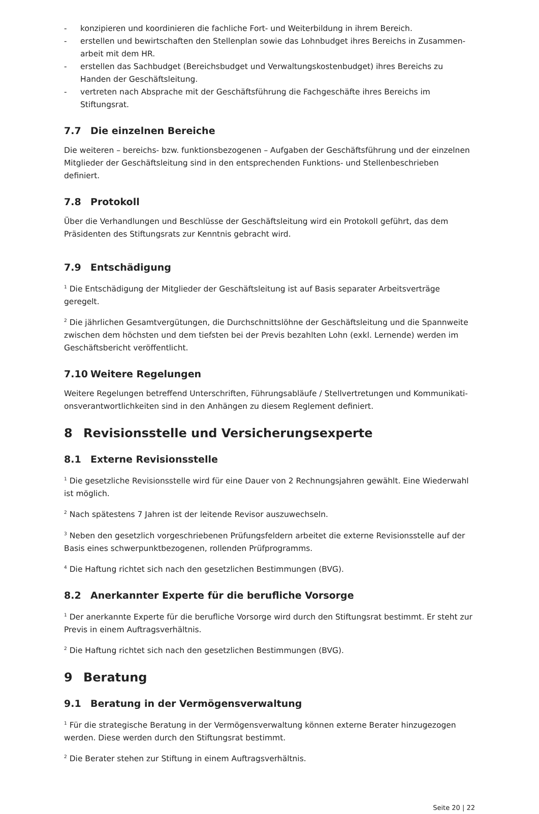- konzipieren und koordinieren die fachliche Fort- und Weiterbildung in ihrem Bereich.
- erstellen und bewirtschaften den Stellenplan sowie das Lohnbudget ihres Bereichs in Zusammen-arbeit mit dem HR.
- erstellen das Sachbudget (Bereichsbudget und Verwaltungskostenbudget) ihres Bereichs zu Handen der Geschäftsleitung.
- vertreten nach Absprache mit der Geschäftsführung die Fachgeschäfte ihres Bereichs im Stiftungsrat.
7.7 Die einzelnen Bereiche
Die weiteren – bereichs- bzw. funktionsbezogenen – Aufgaben der Geschäftsführung und der einzelnen Mitglieder der Geschäftsleitung sind in den entsprechenden Funktions- und Stellenbeschrieben definiert.
7.8 Protokoll
Über die Verhandlungen und Beschlüsse der Geschäftsleitung wird ein Protokoll geführt, das dem Präsidenten des Stiftungsrats zur Kenntnis gebracht wird.
7.9 Entschädigung
<sup>1</sup> Die Entschädigung der Mitglieder der Geschäftsleitung ist auf Basis separater Arbeitsverträge geregelt.
<sup>2</sup> Die jährlichen Gesamtvergütungen, die Durchschnittslöhne der Geschäftsleitung und die Spannweite zwischen dem höchsten und dem tiefsten bei der Previs bezahlten Lohn (exkl. Lernende) werden im Geschäftsbericht veröffentlicht.
7.10 Weitere Regelungen
Weitere Regelungen betreffend Unterschriften, Führungsabläufe / Stellvertretungen und Kommunikati-onsverantwortlichkeiten sind in den Anhängen zu diesem Reglement definiert.
8 Revisionsstelle und Versicherungsexperte
8.1 Externe Revisionsstelle
<sup>1</sup> Die gesetzliche Revisionsstelle wird für eine Dauer von 2 Rechnungsjahren gewählt. Eine Wiederwahl ist möglich.
<sup>2</sup> Nach spätestens 7 Jahren ist der leitende Revisor auszuwechseln.
<sup>3</sup> Neben den gesetzlich vorgeschriebenen Prüfungsfeldern arbeitet die externe Revisionsstelle auf der Basis eines schwerpunktbezogenen, rollenden Prüfprogramms.
<sup>4</sup> Die Haftung richtet sich nach den gesetzlichen Bestimmungen (BVG).
8.2 Anerkannter Experte für die berufliche Vorsorge
<sup>1</sup> Der anerkannte Experte für die berufliche Vorsorge wird durch den Stiftungsrat bestimmt. Er steht zur Previs in einem Auftragsverhältnis.
<sup>2</sup> Die Haftung richtet sich nach den gesetzlichen Bestimmungen (BVG).
9 Beratung
9.1 Beratung in der Vermögensverwaltung
<sup>1</sup> Für die strategische Beratung in der Vermögensverwaltung können externe Berater hinzugezogen werden. Diese werden durch den Stiftungsrat bestimmt.
<sup>2</sup> Die Berater stehen zur Stiftung in einem Auftragsverhältnis.
Seite 20 | 22